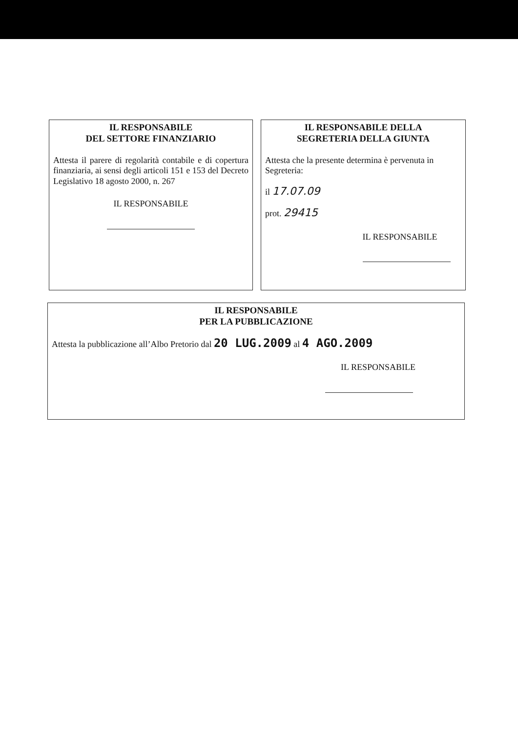IL RESPONSABILE
DEL SETTORE FINANZIARIO
Attesta il parere di regolarità contabile e di copertura finanziaria, ai sensi degli articoli 151 e 153 del Decreto Legislativo 18 agosto 2000, n. 267
IL RESPONSABILE
IL RESPONSABILE DELLA
SEGRETERIA DELLA GIUNTA
Attesta che la presente determina è pervenuta in Segreteria:
il 17.07.09
prot. 29415
IL RESPONSABILE
IL RESPONSABILE
PER LA PUBBLICAZIONE
Attesta la pubblicazione all’Albo Pretorio dal 20 LUG.2009 al 4 AGO.2009
IL RESPONSABILE